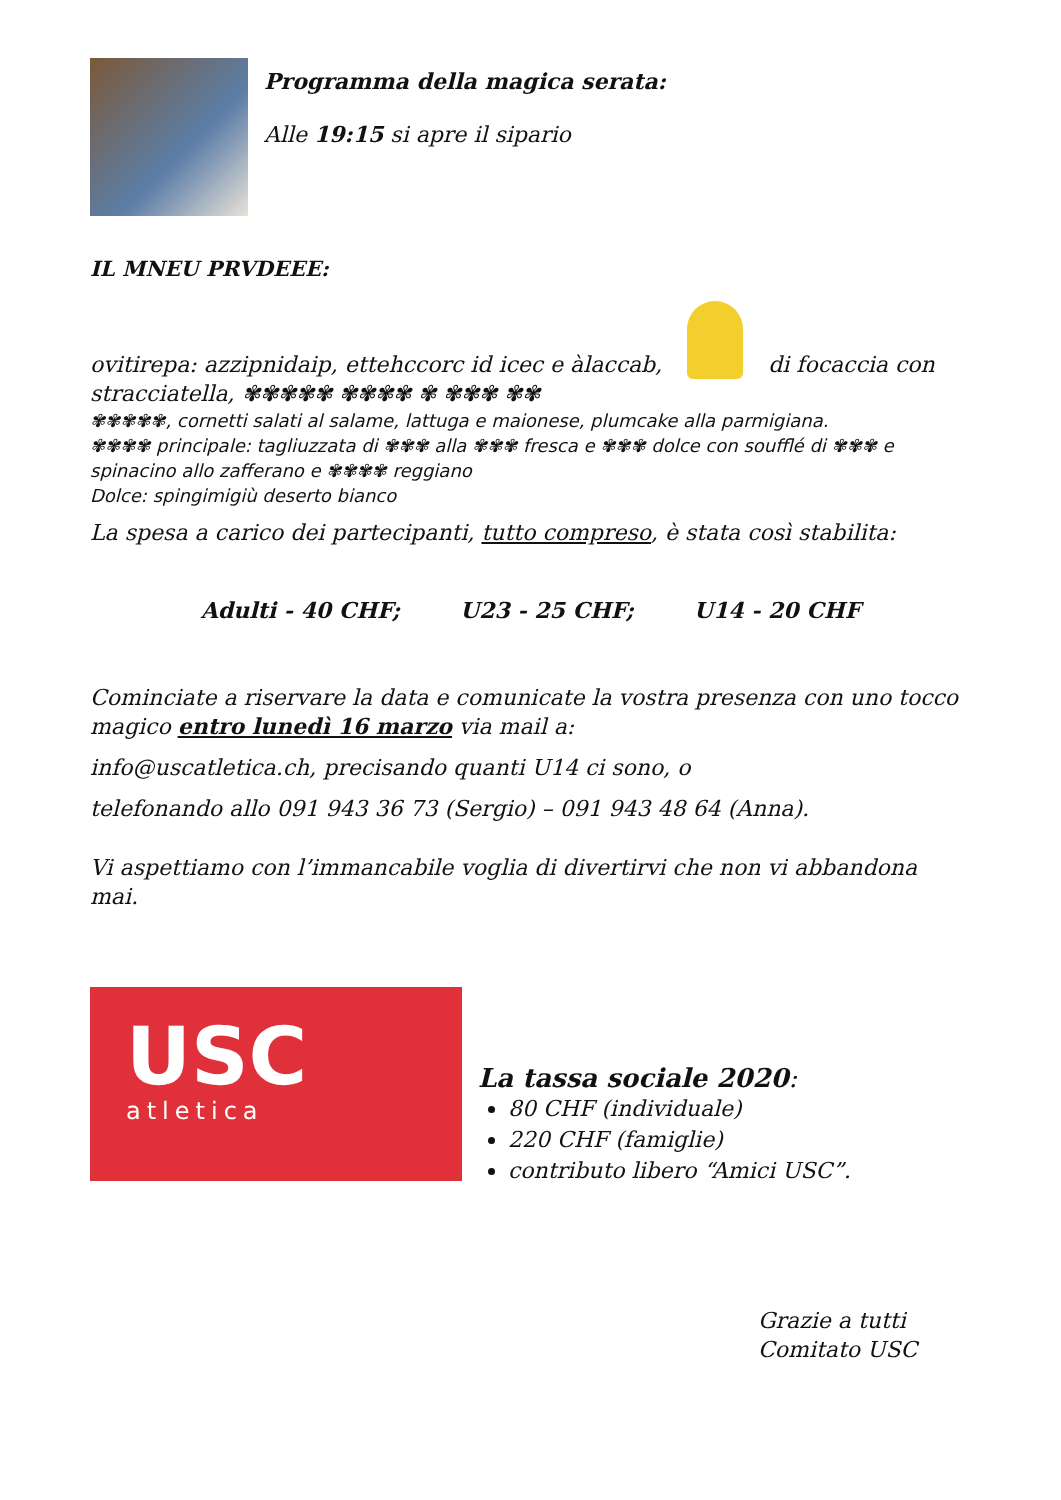Programma della magica serata:
Alle 19:15 si apre il sipario
IL MNEU PRVDEEE:
ovitirepa: azzipnidaip, ettehccorc id icec e àlaccab, di focaccia con stracciatella, ✾✾✾✾✾ ✾✾✾✾ ✾ ✾✾✾ ✾✾
✾✾✾✾✾, cornetti salati al salame, lattuga e maionese, plumcake alla parmigiana.
✾✾✾✾ principale: tagliuzzata di ✾✾✾ alla ✾✾✾ fresca e ✾✾✾ dolce con soufflé di ✾✾✾ e spinacino allo zafferano e ✾✾✾✾ reggiano
Dolce: spingimigiù deserto bianco
La spesa a carico dei partecipanti, tutto compreso, è stata così stabilita:
Adulti - 40 CHF; U23 - 25 CHF; U14 - 20 CHF
Cominciate a riservare la data e comunicate la vostra presenza con uno tocco magico entro lunedì 16 marzo via mail a:
info@uscatletica.ch, precisando quanti U14 ci sono, o
telefonando allo 091 943 36 73 (Sergio) – 091 943 48 64 (Anna).
Vi aspettiamo con l’immancabile voglia di divertirvi che non vi abbandona mai.
USC
atletica
La tassa sociale 2020:
80 CHF (individuale)
220 CHF (famiglie)
contributo libero “Amici USC”.
Grazie a tutti
Comitato USC